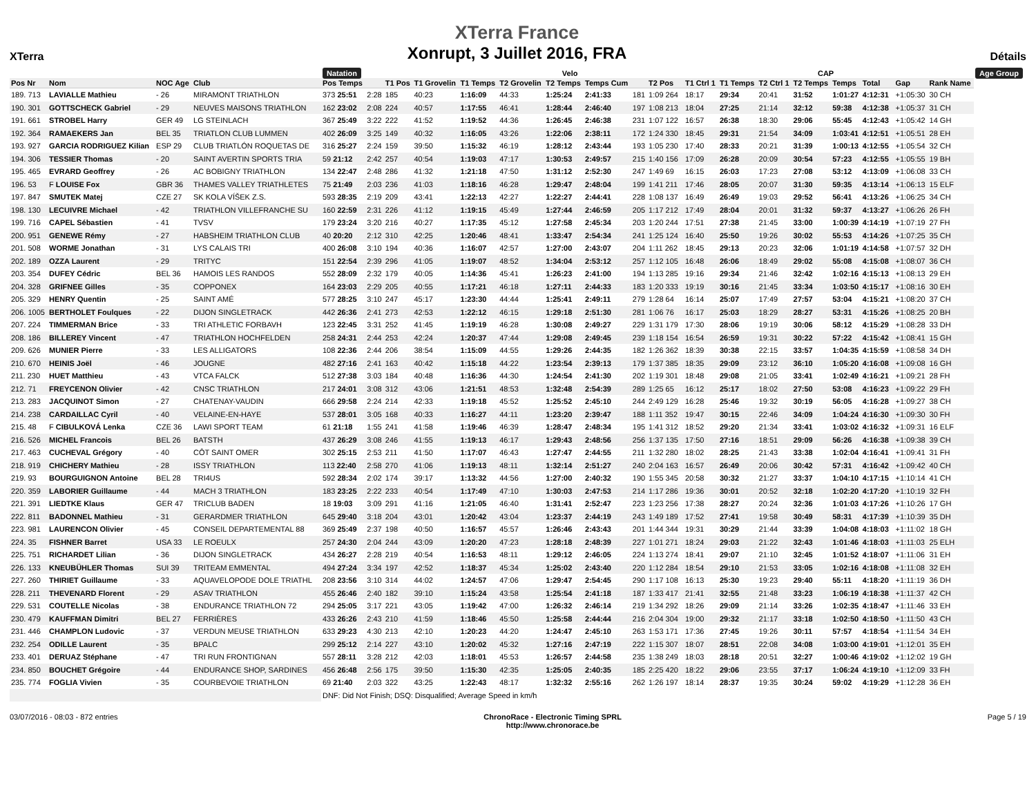XTerra
XTerra France
Xonrupt, 3 Juillet 2016, FRA
Détails
| | | | | | Natation | | | | Velo | | | | | | | | | CAP | | | | | | | Age Group |
| --- | --- | --- | --- | --- | --- | --- | --- | --- | --- | --- | --- | --- | --- | --- | --- | --- | --- | --- | --- | --- | --- | --- | --- | --- | --- |
| Pos Nr | Nom | NOC Age | Club | | Pos Temps | | T1 Pos | T1 Grovelin | T1 Temps | T2 Grovelin | T2 Temps | Temps Cum | | T2 Pos | | T1 Ctrl 1 | T1 Temps | T2 Ctrl 1 | T2 Temps | Temps | Total | | Gap | Rank Name | |
| 189. 713 | LAVIALLE Mathieu | - 26 | MIRAMONT TRIATHLON | | 373 25:51 | 2:28 | 185 | 40:23 | 1:16:09 | 44:33 | 1:25:24 | 2:41:33 | 181 | 1:09 264 | | 18:17 | 29:34 | 20:41 | 31:52 | 1:01:27 | 4:12:31 | | +1:05:30 | 30 CH | |
| 190. 301 | GOTTSCHECK Gabriel | - 29 | NEUVES MAISONS TRIATHLON | | 162 23:02 | 2:08 | 224 | 40:57 | 1:17:55 | 46:41 | 1:28:44 | 2:46:40 | 197 | 1:08 213 | | 18:04 | 27:25 | 21:14 | 32:12 | 59:38 | 4:12:38 | | +1:05:37 | 31 CH | |
| 191. 661 | STROBEL Harry | GER 49 | LG STEINLACH | | 367 25:49 | 3:22 | 222 | 41:52 | 1:19:52 | 44:36 | 1:26:45 | 2:46:38 | 231 | 1:07 122 | | 16:57 | 26:38 | 18:30 | 29:06 | 55:45 | 4:12:43 | | +1:05:42 | 14 GH | |
| 192. 364 | RAMAEKERS Jan | BEL 35 | TRIATLON CLUB LUMMEN | | 402 26:09 | 3:25 | 149 | 40:32 | 1:16:05 | 43:26 | 1:22:06 | 2:38:11 | 172 | 1:24 330 | | 18:45 | 29:31 | 21:54 | 34:09 | 1:03:41 | 4:12:51 | | +1:05:51 | 28 EH | |
| 193. 927 | GARCIA RODRIGUEZ Kilian | ESP 29 | CLUB TRIATLÓN ROQUETAS DE | | 316 25:27 | 2:24 | 159 | 39:50 | 1:15:32 | 46:19 | 1:28:12 | 2:43:44 | 193 | 1:05 230 | | 17:40 | 28:33 | 20:21 | 31:39 | 1:00:13 | 4:12:55 | | +1:05:54 | 32 CH | |
| 194. 306 | TESSIER Thomas | - 20 | SAINT AVERTIN SPORTS TRIA | | 59 21:12 | 2:42 | 257 | 40:54 | 1:19:03 | 47:17 | 1:30:53 | 2:49:57 | 215 | 1:40 156 | | 17:09 | 26:28 | 20:09 | 30:54 | 57:23 | 4:12:55 | | +1:05:55 | 19 BH | |
| 195. 465 | EVRARD Geoffrey | - 26 | AC BOBIGNY TRIATHLON | | 134 22:47 | 2:48 | 286 | 41:32 | 1:21:18 | 47:50 | 1:31:12 | 2:52:30 | 247 | 1:49 69 | | 16:15 | 26:03 | 17:23 | 27:08 | 53:12 | 4:13:09 | | +1:06:08 | 33 CH | |
| 196. 53 | F LOUISE Fox | GBR 36 | THAMES VALLEY TRIATHLETES | | 75 21:49 | 2:03 | 236 | 41:03 | 1:18:16 | 46:28 | 1:29:47 | 2:48:04 | 199 | 1:41 211 | | 17:46 | 28:05 | 20:07 | 31:30 | 59:35 | 4:13:14 | | +1:06:13 | 15 ELF | |
| 197. 847 | SMUTEK Matej | CZE 27 | SK KOLA VÍŠEK Z.S. | | 593 28:35 | 2:19 | 209 | 43:41 | 1:22:13 | 42:27 | 1:22:27 | 2:44:41 | 228 | 1:08 137 | | 16:49 | 26:49 | 19:03 | 29:52 | 56:41 | 4:13:26 | | +1:06:25 | 34 CH | |
| 198. 130 | LECUIVRE Michael | - 42 | TRIATHLON VILLEFRANCHE SU | | 160 22:59 | 2:31 | 226 | 41:12 | 1:19:15 | 45:49 | 1:27:44 | 2:46:59 | 205 | 1:17 212 | | 17:49 | 28:04 | 20:01 | 31:32 | 59:37 | 4:13:27 | | +1:06:26 | 26 FH | |
| 199. 716 | CAPEL Sébastien | - 41 | TVSV | | 179 23:24 | 3:20 | 216 | 40:27 | 1:17:35 | 45:12 | 1:27:58 | 2:45:34 | 203 | 1:20 244 | | 17:51 | 27:38 | 21:45 | 33:00 | 1:00:39 | 4:14:19 | | +1:07:19 | 27 FH | |
| 200. 951 | GENEWE Rémy | - 27 | HABSHEIM TRIATHLON CLUB | | 40 20:20 | 2:12 | 310 | 42:25 | 1:20:46 | 48:41 | 1:33:47 | 2:54:34 | 241 | 1:25 124 | | 16:40 | 25:50 | 19:26 | 30:02 | 55:53 | 4:14:26 | | +1:07:25 | 35 CH | |
| 201. 508 | WORME Jonathan | - 31 | LYS CALAIS TRI | | 400 26:08 | 3:10 | 194 | 40:36 | 1:16:07 | 42:57 | 1:27:00 | 2:43:07 | 204 | 1:11 262 | | 18:45 | 29:13 | 20:23 | 32:06 | 1:01:19 | 4:14:58 | | +1:07:57 | 32 DH | |
| 202. 189 | OZZA Laurent | - 29 | TRITYC | | 151 22:54 | 2:39 | 296 | 41:05 | 1:19:07 | 48:52 | 1:34:04 | 2:53:12 | 257 | 1:12 105 | | 16:48 | 26:06 | 18:49 | 29:02 | 55:08 | 4:15:08 | | +1:08:07 | 36 CH | |
| 203. 354 | DUFEY Cédric | BEL 36 | HAMOIS LES RANDOS | | 552 28:09 | 2:32 | 179 | 40:05 | 1:14:36 | 45:41 | 1:26:23 | 2:41:00 | 194 | 1:13 285 | | 19:16 | 29:34 | 21:46 | 32:42 | 1:02:16 | 4:15:13 | | +1:08:13 | 29 EH | |
| 204. 328 | GRIFNEE Gilles | - 35 | COPPONEX | | 164 23:03 | 2:29 | 205 | 40:55 | 1:17:21 | 46:18 | 1:27:11 | 2:44:33 | 183 | 1:20 333 | | 19:19 | 30:16 | 21:45 | 33:34 | 1:03:50 | 4:15:17 | | +1:08:16 | 30 EH | |
| 205. 329 | HENRY Quentin | - 25 | SAINT AMÉ | | 577 28:25 | 3:10 | 247 | 45:17 | 1:23:30 | 44:44 | 1:25:41 | 2:49:11 | 279 | 1:28 64 | | 16:14 | 25:07 | 17:49 | 27:57 | 53:04 | 4:15:21 | | +1:08:20 | 37 CH | |
| 206. 1005 | BERTHOLET Foulques | - 22 | DIJON SINGLETRACK | | 442 26:36 | 2:41 | 273 | 42:53 | 1:22:12 | 46:15 | 1:29:18 | 2:51:30 | 281 | 1:06 76 | | 16:17 | 25:03 | 18:29 | 28:27 | 53:31 | 4:15:26 | | +1:08:25 | 20 BH | |
| 207. 224 | TIMMERMAN Brice | - 33 | TRI ATHLETIC FORBAVH | | 123 22:45 | 3:31 | 252 | 41:45 | 1:19:19 | 46:28 | 1:30:08 | 2:49:27 | 229 | 1:31 179 | | 17:30 | 28:06 | 19:19 | 30:06 | 58:12 | 4:15:29 | | +1:08:28 | 33 DH | |
| 208. 186 | BILLEREY Vincent | - 47 | TRIATHLON HOCHFELDEN | | 258 24:31 | 2:44 | 253 | 42:24 | 1:20:37 | 47:44 | 1:29:08 | 2:49:45 | 239 | 1:18 154 | | 16:54 | 26:59 | 19:31 | 30:22 | 57:22 | 4:15:42 | | +1:08:41 | 15 GH | |
| 209. 626 | MUNIER Pierre | - 33 | LES ALLIGATORS | | 108 22:36 | 2:44 | 206 | 38:54 | 1:15:09 | 44:55 | 1:29:26 | 2:44:35 | 182 | 1:26 362 | | 18:39 | 30:38 | 22:15 | 33:57 | 1:04:35 | 4:15:59 | | +1:08:58 | 34 DH | |
| 210. 670 | HEINIS Joël | - 46 | JOUGNE | | 482 27:16 | 2:41 | 163 | 40:42 | 1:15:18 | 44:22 | 1:23:54 | 2:39:13 | 179 | 1:37 385 | | 18:35 | 29:09 | 23:12 | 36:10 | 1:05:20 | 4:16:08 | | +1:09:08 | 16 GH | |
| 211. 230 | HUET Matthieu | - 43 | VTCA FALCK | | 512 27:38 | 3:03 | 184 | 40:48 | 1:16:36 | 44:30 | 1:24:54 | 2:41:30 | 202 | 1:19 301 | | 18:48 | 29:08 | 21:05 | 33:41 | 1:02:49 | 4:16:21 | | +1:09:21 | 28 FH | |
| 212. 71 | FREYCENON Olivier | - 42 | CNSC TRIATHLON | | 217 24:01 | 3:08 | 312 | 43:06 | 1:21:51 | 48:53 | 1:32:48 | 2:54:39 | 289 | 1:25 65 | | 16:12 | 25:17 | 18:02 | 27:50 | 53:08 | 4:16:23 | | +1:09:22 | 29 FH | |
| 213. 283 | JACQUINOT Simon | - 27 | CHATENAY-VAUDIN | | 666 29:58 | 2:24 | 214 | 42:33 | 1:19:18 | 45:52 | 1:25:52 | 2:45:10 | 244 | 2:49 129 | | 16:28 | 25:46 | 19:32 | 30:19 | 56:05 | 4:16:28 | | +1:09:27 | 38 CH | |
| 214. 238 | CARDAILLAC Cyril | - 40 | VELAINE-EN-HAYE | | 537 28:01 | 3:05 | 168 | 40:33 | 1:16:27 | 44:11 | 1:23:20 | 2:39:47 | 188 | 1:11 352 | | 19:47 | 30:15 | 22:46 | 34:09 | 1:04:24 | 4:16:30 | | +1:09:30 | 30 FH | |
| 215. 48 | F CIBULKOVÁ Lenka | CZE 36 | LAWI SPORT TEAM | | 61 21:18 | 1:55 | 241 | 41:58 | 1:19:46 | 46:39 | 1:28:47 | 2:48:34 | 195 | 1:41 312 | | 18:52 | 29:20 | 21:34 | 33:41 | 1:03:02 | 4:16:32 | | +1:09:31 | 16 ELF | |
| 216. 526 | MICHEL Francois | BEL 26 | BATSTH | | 437 26:29 | 3:08 | 246 | 41:55 | 1:19:13 | 46:17 | 1:29:43 | 2:48:56 | 256 | 1:37 135 | | 17:50 | 27:16 | 18:51 | 29:09 | 56:26 | 4:16:38 | | +1:09:38 | 39 CH | |
| 217. 463 | CUCHEVAL Grégory | - 40 | CÔT SAINT OMER | | 302 25:15 | 2:53 | 211 | 41:50 | 1:17:07 | 46:43 | 1:27:47 | 2:44:55 | 211 | 1:32 280 | | 18:02 | 28:25 | 21:43 | 33:38 | 1:02:04 | 4:16:41 | | +1:09:41 | 31 FH | |
| 218. 919 | CHICHERY Mathieu | - 28 | ISSY TRIATHLON | | 113 22:40 | 2:58 | 270 | 41:06 | 1:19:13 | 48:11 | 1:32:14 | 2:51:27 | 240 | 2:04 163 | | 16:57 | 26:49 | 20:06 | 30:42 | 57:31 | 4:16:42 | | +1:09:42 | 40 CH | |
| 219. 93 | BOURGUIGNON Antoine | BEL 28 | TRI4US | | 592 28:34 | 2:02 | 174 | 39:17 | 1:13:32 | 44:56 | 1:27:00 | 2:40:32 | 190 | 1:55 345 | | 20:58 | 30:32 | 21:27 | 33:37 | 1:04:10 | 4:17:15 | | +1:10:14 | 41 CH | |
| 220. 359 | LABORIER Guillaume | - 44 | MACH 3 TRIATHLON | | 183 23:25 | 2:22 | 233 | 40:54 | 1:17:49 | 47:10 | 1:30:03 | 2:47:53 | 214 | 1:17 286 | | 19:36 | 30:01 | 20:52 | 32:18 | 1:02:20 | 4:17:20 | | +1:10:19 | 32 FH | |
| 221. 391 | LIEDTKE Klaus | GER 47 | TRICLUB BADEN | | 18 19:03 | 3:09 | 291 | 41:16 | 1:21:05 | 46:40 | 1:31:41 | 2:52:47 | 223 | 1:23 256 | | 17:38 | 28:27 | 20:24 | 32:36 | 1:01:03 | 4:17:26 | | +1:10:26 | 17 GH | |
| 222. 811 | BADONNEL Mathieu | - 31 | GERARDMER TRIATHLON | | 645 29:40 | 3:18 | 204 | 43:01 | 1:20:42 | 43:04 | 1:23:37 | 2:44:19 | 243 | 1:49 189 | | 17:52 | 27:41 | 19:58 | 30:49 | 58:31 | 4:17:39 | | +1:10:39 | 35 DH | |
| 223. 981 | LAURENCON Olivier | - 45 | CONSEIL DEPARTEMENTAL 88 | | 369 25:49 | 2:37 | 198 | 40:50 | 1:16:57 | 45:57 | 1:26:46 | 2:43:43 | 201 | 1:44 344 | | 19:31 | 30:29 | 21:44 | 33:39 | 1:04:08 | 4:18:03 | | +1:11:02 | 18 GH | |
| 224. 35 | FISHNER Barret | USA 33 | LE ROEULX | | 257 24:30 | 2:04 | 244 | 43:09 | 1:20:20 | 47:23 | 1:28:18 | 2:48:39 | 227 | 1:01 271 | | 18:24 | 29:03 | 21:22 | 32:43 | 1:01:46 | 4:18:03 | | +1:11:03 | 25 ELH | |
| 225. 751 | RICHARDET Lilian | - 36 | DIJON SINGLETRACK | | 434 26:27 | 2:28 | 219 | 40:54 | 1:16:53 | 48:11 | 1:29:12 | 2:46:05 | 224 | 1:13 274 | | 18:41 | 29:07 | 21:10 | 32:45 | 1:01:52 | 4:18:07 | | +1:11:06 | 31 EH | |
| 226. 133 | KNEUBÜHLER Thomas | SUI 39 | TRITEAM EMMENTAL | | 494 27:24 | 3:34 | 197 | 42:52 | 1:18:37 | 45:34 | 1:25:02 | 2:43:40 | 220 | 1:12 284 | | 18:54 | 29:10 | 21:53 | 33:05 | 1:02:16 | 4:18:08 | | +1:11:08 | 32 EH | |
| 227. 260 | THIRIET Guillaume | - 33 | AQUAVELOPODE DOLE TRIATHL | | 208 23:56 | 3:10 | 314 | 44:02 | 1:24:57 | 47:06 | 1:29:47 | 2:54:45 | 290 | 1:17 108 | | 16:13 | 25:30 | 19:23 | 29:40 | 55:11 | 4:18:20 | | +1:11:19 | 36 DH | |
| 228. 211 | THEVENARD Florent | - 29 | ASAV TRIATHLON | | 455 26:46 | 2:40 | 182 | 39:10 | 1:15:24 | 43:58 | 1:25:54 | 2:41:18 | 187 | 1:33 417 | | 21:41 | 32:55 | 21:48 | 33:23 | 1:06:19 | 4:18:38 | | +1:11:37 | 42 CH | |
| 229. 531 | COUTELLE Nicolas | - 38 | ENDURANCE TRIATHLON 72 | | 294 25:05 | 3:17 | 221 | 43:05 | 1:19:42 | 47:00 | 1:26:32 | 2:46:14 | 219 | 1:34 292 | | 18:26 | 29:09 | 21:14 | 33:26 | 1:02:35 | 4:18:47 | | +1:11:46 | 33 EH | |
| 230. 479 | KAUFFMAN Dimitri | BEL 27 | FERRIÈRES | | 433 26:26 | 2:43 | 210 | 41:59 | 1:18:46 | 45:50 | 1:25:58 | 2:44:44 | 216 | 2:04 304 | | 19:00 | 29:32 | 21:17 | 33:18 | 1:02:50 | 4:18:50 | | +1:11:50 | 43 CH | |
| 231. 446 | CHAMPLON Ludovic | - 37 | VERDUN MEUSE TRIATHLON | | 633 29:23 | 4:30 | 213 | 42:10 | 1:20:23 | 44:20 | 1:24:47 | 2:45:10 | 263 | 1:53 171 | | 17:36 | 27:45 | 19:26 | 30:11 | 57:57 | 4:18:54 | | +1:11:54 | 34 EH | |
| 232. 254 | ODILLE Laurent | - 35 | BPALC | | 299 25:12 | 2:14 | 227 | 43:10 | 1:20:02 | 45:32 | 1:27:16 | 2:47:19 | 222 | 1:15 307 | | 18:07 | 28:51 | 22:08 | 34:08 | 1:03:00 | 4:19:01 | | +1:12:01 | 35 EH | |
| 233. 401 | DERUAZ Stéphane | - 47 | TRI RUN FRONTIGNAN | | 557 28:11 | 3:28 | 212 | 42:03 | 1:18:01 | 45:53 | 1:26:57 | 2:44:58 | 235 | 1:38 249 | | 18:03 | 28:18 | 20:51 | 32:27 | 1:00:46 | 4:19:02 | | +1:12:02 | 19 GH | |
| 234. 850 | BOUCHET Grégoire | - 44 | ENDURANCE SHOP, SARDINES | | 456 26:48 | 2:56 | 175 | 39:50 | 1:15:30 | 42:35 | 1:25:05 | 2:40:35 | 185 | 2:25 420 | | 18:22 | 29:06 | 23:55 | 37:17 | 1:06:24 | 4:19:10 | | +1:12:09 | 33 FH | |
| 235. 774 | FOGLIA Vivien | - 35 | COURBEVOIE TRIATHLON | | 69 21:40 | 2:03 | 322 | 43:25 | 1:22:43 | 48:17 | 1:32:32 | 2:55:16 | 262 | 1:26 197 | | 18:14 | 28:37 | 19:35 | 30:24 | 59:02 | 4:19:29 | | +1:12:28 | 36 EH | |
| | | | | | DNF: Did Not Finish; DSQ: Disqualified; Average Speed in km/h | | | | | | | | | | | | | | | | | | | | |
03/07/2016 - 08:03 - 872 entries
ChronoRace - Electronic Timing SPRL
http://www.chronorace.be
Page 5 / 19